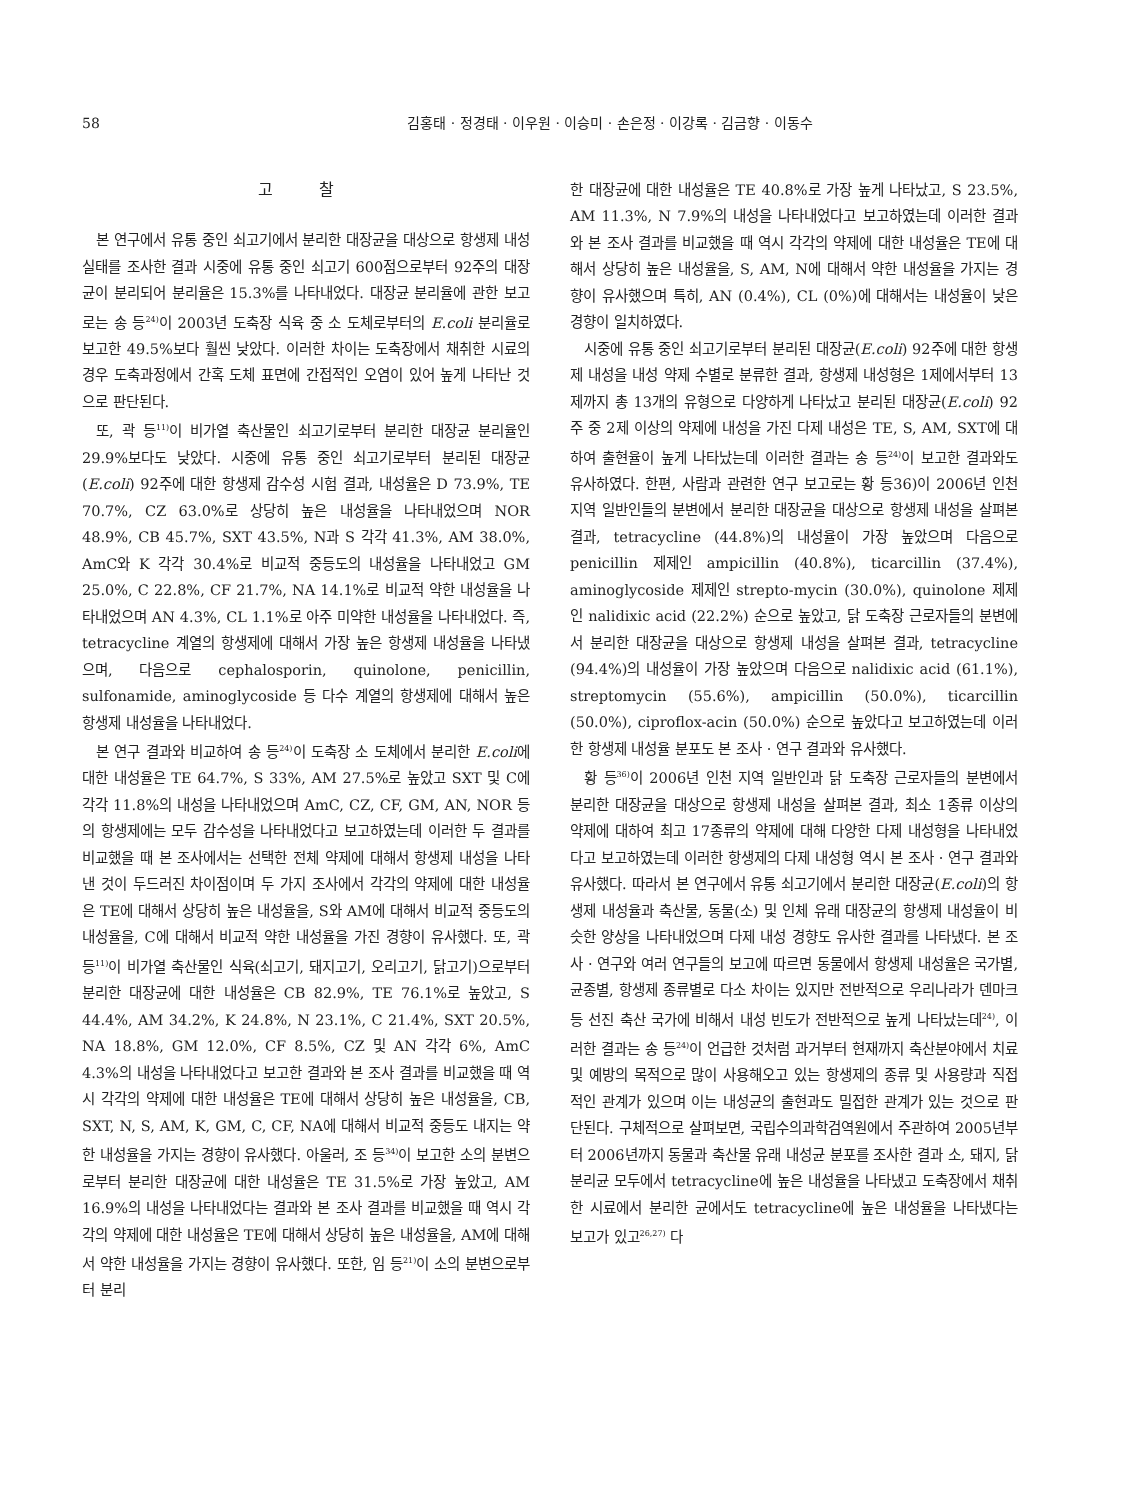58 김홍태 · 정경태 · 이우원 · 이승미 · 손은정 · 이강록 · 김금향 · 이동수
고 찰
본 연구에서 유통 중인 쇠고기에서 분리한 대장균을 대상으로 항생제 내성 실태를 조사한 결과 시중에 유통 중인 쇠고기 600점으로부터 92주의 대장균이 분리되어 분리율은 15.3%를 나타내었다. 대장균 분리율에 관한 보고로는 송 등<sup>24)</sup>이 2003년 도축장 식육 중 소 도체로부터의 E.coli 분리율로 보고한 49.5%보다 훨씬 낮았다. 이러한 차이는 도축장에서 채취한 시료의 경우 도축과정에서 간혹 도체 표면에 간접적인 오염이 있어 높게 나타난 것으로 판단된다.
또, 곽 등<sup>11)</sup>이 비가열 축산물인 쇠고기로부터 분리한 대장균 분리율인 29.9%보다도 낮았다. 시중에 유통 중인 쇠고기로부터 분리된 대장균(E.coli) 92주에 대한 항생제 감수성 시험 결과, 내성율은 D 73.9%, TE 70.7%, CZ 63.0%로 상당히 높은 내성율을 나타내었으며 NOR 48.9%, CB 45.7%, SXT 43.5%, N과 S 각각 41.3%, AM 38.0%, AmC와 K 각각 30.4%로 비교적 중등도의 내성율을 나타내었고 GM 25.0%, C 22.8%, CF 21.7%, NA 14.1%로 비교적 약한 내성율을 나타내었으며 AN 4.3%, CL 1.1%로 아주 미약한 내성율을 나타내었다. 즉, tetracycline 계열의 항생제에 대해서 가장 높은 항생제 내성율을 나타냈으며, 다음으로 cephalosporin, quinolone, penicillin, sulfonamide, aminoglycoside 등 다수 계열의 항생제에 대해서 높은 항생제 내성율을 나타내었다.
본 연구 결과와 비교하여 송 등<sup>24)</sup>이 도축장 소 도체에서 분리한 E.coli에 대한 내성율은 TE 64.7%, S 33%, AM 27.5%로 높았고 SXT 및 C에 각각 11.8%의 내성을 나타내었으며 AmC, CZ, CF, GM, AN, NOR 등의 항생제에는 모두 감수성을 나타내었다고 보고하였는데 이러한 두 결과를 비교했을 때 본 조사에서는 선택한 전체 약제에 대해서 항생제 내성을 나타낸 것이 두드러진 차이점이며 두 가지 조사에서 각각의 약제에 대한 내성율은 TE에 대해서 상당히 높은 내성율을, S와 AM에 대해서 비교적 중등도의 내성율을, C에 대해서 비교적 약한 내성율을 가진 경향이 유사했다. 또, 곽 등<sup>11)</sup>이 비가열 축산물인 식육(쇠고기, 돼지고기, 오리고기, 닭고기)으로부터 분리한 대장균에 대한 내성율은 CB 82.9%, TE 76.1%로 높았고, S 44.4%, AM 34.2%, K 24.8%, N 23.1%, C 21.4%, SXT 20.5%, NA 18.8%, GM 12.0%, CF 8.5%, CZ 및 AN 각각 6%, AmC 4.3%의 내성을 나타내었다고 보고한 결과와 본 조사 결과를 비교했을 때 역시 각각의 약제에 대한 내성율은 TE에 대해서 상당히 높은 내성율을, CB, SXT, N, S, AM, K, GM, C, CF, NA에 대해서 비교적 중등도 내지는 약한 내성율을 가지는 경향이 유사했다. 아울러, 조 등<sup>34)</sup>이 보고한 소의 분변으로부터 분리한 대장균에 대한 내성율은 TE 31.5%로 가장 높았고, AM 16.9%의 내성을 나타내었다는 결과와 본 조사 결과를 비교했을 때 역시 각각의 약제에 대한 내성율은 TE에 대해서 상당히 높은 내성율을, AM에 대해서 약한 내성율을 가지는 경향이 유사했다. 또한, 임 등<sup>21)</sup>이 소의 분변으로부터 분리
한 대장균에 대한 내성율은 TE 40.8%로 가장 높게 나타났고, S 23.5%, AM 11.3%, N 7.9%의 내성을 나타내었다고 보고하였는데 이러한 결과와 본 조사 결과를 비교했을 때 역시 각각의 약제에 대한 내성율은 TE에 대해서 상당히 높은 내성율을, S, AM, N에 대해서 약한 내성율을 가지는 경향이 유사했으며 특히, AN (0.4%), CL (0%)에 대해서는 내성율이 낮은 경향이 일치하였다.
시중에 유통 중인 쇠고기로부터 분리된 대장균(E.coli) 92주에 대한 항생제 내성을 내성 약제 수별로 분류한 결과, 항생제 내성형은 1제에서부터 13제까지 총 13개의 유형으로 다양하게 나타났고 분리된 대장균(E.coli) 92주 중 2제 이상의 약제에 내성을 가진 다제 내성은 TE, S, AM, SXT에 대하여 출현율이 높게 나타났는데 이러한 결과는 송 등<sup>24)</sup>이 보고한 결과와도 유사하였다. 한편, 사람과 관련한 연구 보고로는 황 등36)이 2006년 인천 지역 일반인들의 분변에서 분리한 대장균을 대상으로 항생제 내성을 살펴본 결과, tetracycline (44.8%)의 내성율이 가장 높았으며 다음으로 penicillin 제제인 ampicillin (40.8%), ticarcillin (37.4%), aminoglycoside 제제인 strepto-mycin (30.0%), quinolone 제제인 nalidixic acid (22.2%) 순으로 높았고, 닭 도축장 근로자들의 분변에서 분리한 대장균을 대상으로 항생제 내성을 살펴본 결과, tetracycline (94.4%)의 내성율이 가장 높았으며 다음으로 nalidixic acid (61.1%), streptomycin (55.6%), ampicillin (50.0%), ticarcillin (50.0%), ciproflox-acin (50.0%) 순으로 높았다고 보고하였는데 이러한 항생제 내성율 분포도 본 조사 · 연구 결과와 유사했다.
황 등<sup>36)</sup>이 2006년 인천 지역 일반인과 닭 도축장 근로자들의 분변에서 분리한 대장균을 대상으로 항생제 내성을 살펴본 결과, 최소 1종류 이상의 약제에 대하여 최고 17종류의 약제에 대해 다양한 다제 내성형을 나타내었다고 보고하였는데 이러한 항생제의 다제 내성형 역시 본 조사 · 연구 결과와 유사했다. 따라서 본 연구에서 유통 쇠고기에서 분리한 대장균(E.coli)의 항생제 내성율과 축산물, 동물(소) 및 인체 유래 대장균의 항생제 내성율이 비슷한 양상을 나타내었으며 다제 내성 경향도 유사한 결과를 나타냈다. 본 조사 · 연구와 여러 연구들의 보고에 따르면 동물에서 항생제 내성율은 국가별, 균종별, 항생제 종류별로 다소 차이는 있지만 전반적으로 우리나라가 덴마크 등 선진 축산 국가에 비해서 내성 빈도가 전반적으로 높게 나타났는데<sup>24)</sup>, 이러한 결과는 송 등<sup>24)</sup>이 언급한 것처럼 과거부터 현재까지 축산분야에서 치료 및 예방의 목적으로 많이 사용해오고 있는 항생제의 종류 및 사용량과 직접적인 관계가 있으며 이는 내성균의 출현과도 밀접한 관계가 있는 것으로 판단된다. 구체적으로 살펴보면, 국립수의과학검역원에서 주관하여 2005년부터 2006년까지 동물과 축산물 유래 내성균 분포를 조사한 결과 소, 돼지, 닭 분리균 모두에서 tetracycline에 높은 내성율을 나타냈고 도축장에서 채취한 시료에서 분리한 균에서도 tetracycline에 높은 내성율을 나타냈다는 보고가 있고<sup>26,27)</sup> 다